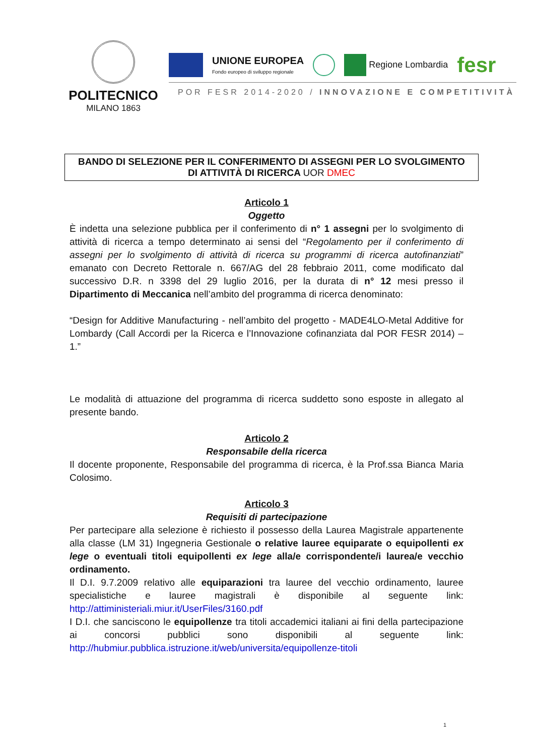POLITECNICO
MILANO 1863
UNIONE EUROPEA
Fondo europeo di sviluppo regionale
Regione Lombardia
fesr
POR FESR 2014-2020 / INNOVAZIONE E COMPETITIVITÀ
BANDO DI SELEZIONE PER IL CONFERIMENTO DI ASSEGNI PER LO SVOLGIMENTO DI ATTIVITÀ DI RICERCA UOR DMEC
Articolo 1
Oggetto
È indetta una selezione pubblica per il conferimento di n° 1 assegni per lo svolgimento di attività di ricerca a tempo determinato ai sensi del “Regolamento per il conferimento di assegni per lo svolgimento di attività di ricerca su programmi di ricerca autofinanziati” emanato con Decreto Rettorale n. 667/AG del 28 febbraio 2011, come modificato dal successivo D.R. n 3398 del 29 luglio 2016, per la durata di n° 12 mesi presso il Dipartimento di Meccanica nell’ambito del programma di ricerca denominato:
“Design for Additive Manufacturing - nell’ambito del progetto - MADE4LO-Metal Additive for Lombardy (Call Accordi per la Ricerca e l’Innovazione cofinanziata dal POR FESR 2014) – 1.”
Le modalità di attuazione del programma di ricerca suddetto sono esposte in allegato al presente bando.
Articolo 2
Responsabile della ricerca
Il docente proponente, Responsabile del programma di ricerca, è la Prof.ssa Bianca Maria Colosimo.
Articolo 3
Requisiti di partecipazione
Per partecipare alla selezione è richiesto il possesso della Laurea Magistrale appartenente alla classe (LM 31) Ingegneria Gestionale o relative lauree equiparate o equipollenti ex lege o eventuali titoli equipollenti ex lege alla/e corrispondente/i laurea/e vecchio ordinamento.
Il D.I. 9.7.2009 relativo alle equiparazioni tra lauree del vecchio ordinamento, lauree specialistiche e lauree magistrali è disponibile al seguente link: http://attiministeriali.miur.it/UserFiles/3160.pdf
I D.I. che sanciscono le equipollenze tra titoli accademici italiani ai fini della partecipazione ai concorsi pubblici sono disponibili al seguente link: http://hubmiur.pubblica.istruzione.it/web/universita/equipollenze-titoli
1